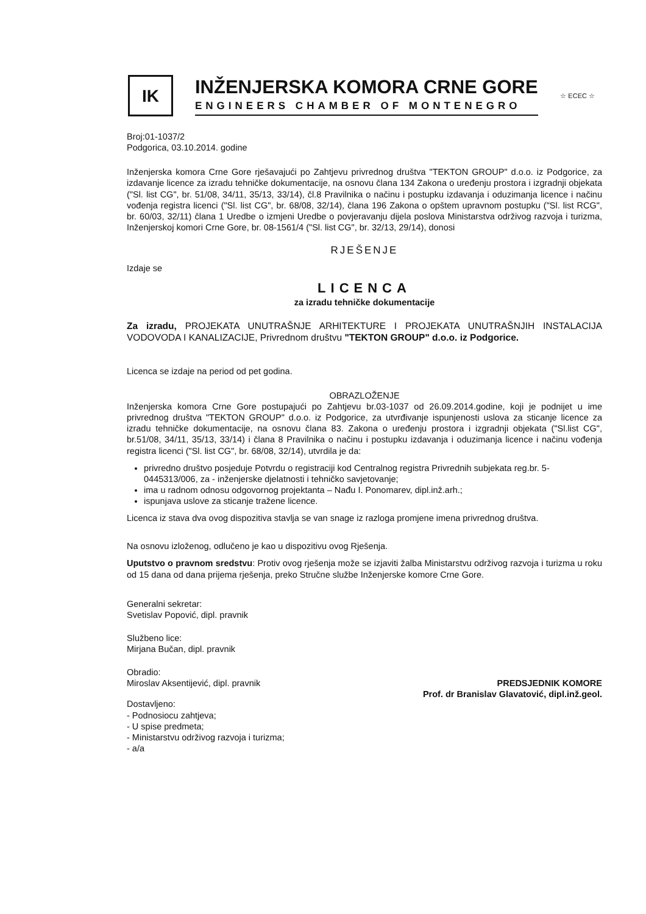IK
INŽENJERSKA KOMORA CRNE GORE
ENGINEERS CHAMBER OF MONTENEGRO
☆ ECEC ☆
Broj:01-1037/2
Podgorica, 03.10.2014. godine
Inženjerska komora Crne Gore rješavajući po Zahtjevu privrednog društva "TEKTON GROUP" d.o.o. iz Podgorice, za izdavanje licence za izradu tehničke dokumentacije, na osnovu člana 134 Zakona o uređenju prostora i izgradnji objekata ("Sl. list CG", br. 51/08, 34/11, 35/13, 33/14), čl.8 Pravilnika o načinu i postupku izdavanja i oduzimanja licence i načinu vođenja registra licenci ("Sl. list CG", br. 68/08, 32/14), člana 196 Zakona o opštem upravnom postupku ("Sl. list RCG", br. 60/03, 32/11) člana 1 Uredbe o izmjeni Uredbe o povjeravanju dijela poslova Ministarstva održivog razvoja i turizma, Inženjerskoj komori Crne Gore, br. 08-1561/4 ("Sl. list CG", br. 32/13, 29/14), donosi
RJEŠENJE
Izdaje se
LICENCA
za izradu tehničke dokumentacije
Za izradu, PROJEKATA UNUTRAŠNJE ARHITEKTURE I PROJEKATA UNUTRAŠNJIH INSTALACIJA VODOVODA I KANALIZACIJE, Privrednom društvu "TEKTON GROUP" d.o.o. iz Podgorice.
Licenca se izdaje na period od pet godina.
OBRAZLOŽENJE
Inženjerska komora Crne Gore postupajući po Zahtjevu br.03-1037 od 26.09.2014.godine, koji je podnijet u ime privrednog društva "TEKTON GROUP" d.o.o. iz Podgorice, za utvrđivanje ispunjenosti uslova za sticanje licence za izradu tehničke dokumentacije, na osnovu člana 83. Zakona o uređenju prostora i izgradnji objekata ("Sl.list CG", br.51/08, 34/11, 35/13, 33/14) i člana 8 Pravilnika o načinu i postupku izdavanja i oduzimanja licence i načinu vođenja registra licenci ("Sl. list CG", br. 68/08, 32/14), utvrdila je da:
privredno društvo posjeduje Potvrdu o registraciji kod Centralnog registra Privrednih subjekata reg.br. 5-0445313/006, za - inženjerske djelatnosti i tehničko savjetovanje;
ima u radnom odnosu odgovornog projektanta – Nađu I. Ponomarev, dipl.inž.arh.;
ispunjava uslove za sticanje tražene licence.
Licenca iz stava dva ovog dispozitiva stavlja se van snage iz razloga promjene imena privrednog društva.
Na osnovu izloženog, odlučeno je kao u dispozitivu ovog Rješenja.
Uputstvo o pravnom sredstvu: Protiv ovog rješenja može se izjaviti žalba Ministarstvu održivog razvoja i turizma u roku od 15 dana od dana prijema rješenja, preko Stručne službe Inženjerske komore Crne Gore.
Generalni sekretar:
Svetislav Popović, dipl. pravnik
Službeno lice:
Mirjana Bučan, dipl. pravnik
Obradio:
Miroslav Aksentijević, dipl. pravnik
Dostavljeno:
- Podnosiocu zahtjeva;
- U spise predmeta;
- Ministarstvu održivog razvoja i turizma;
- a/a
PREDSJEDNIK KOMORE
Prof. dr Branislav Glavatović, dipl.inž.geol.